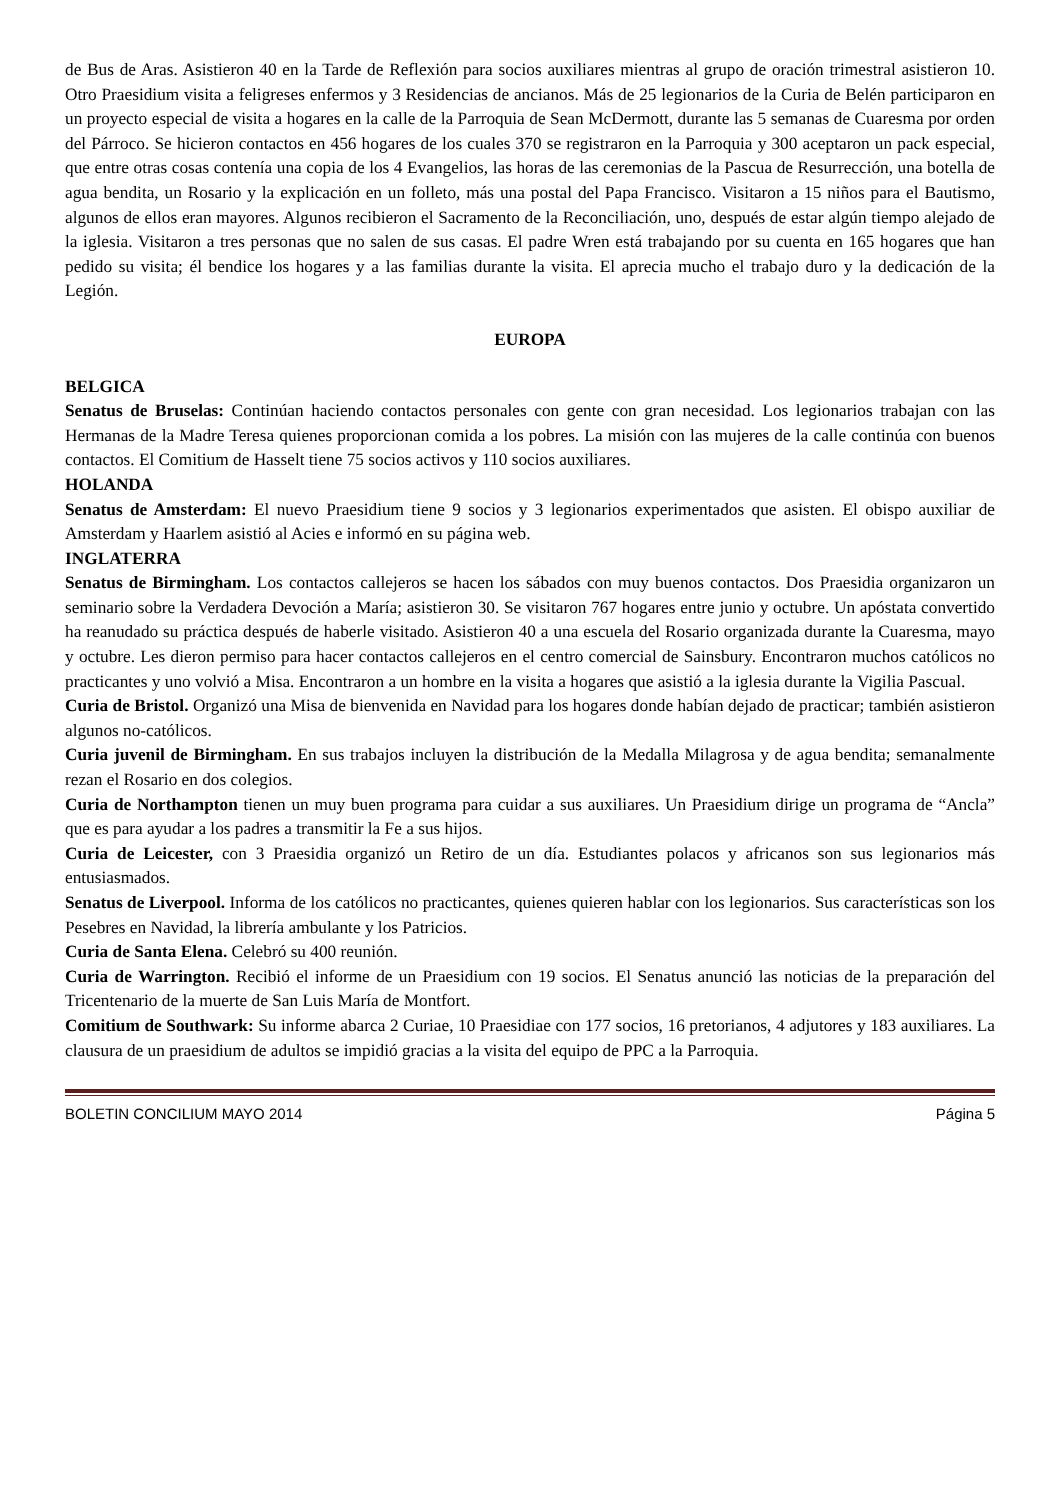de Bus de Aras. Asistieron 40 en la Tarde de Reflexión para socios auxiliares mientras al grupo de oración trimestral asistieron 10. Otro Praesidium visita a feligreses enfermos y 3 Residencias de ancianos. Más de 25 legionarios de la Curia de Belén participaron en un proyecto especial de visita a hogares en la calle de la Parroquia de Sean McDermott, durante las 5 semanas de Cuaresma por orden del Párroco. Se hicieron contactos en 456 hogares de los cuales 370 se registraron en la Parroquia y 300 aceptaron un pack especial, que entre otras cosas contenía una copia de los 4 Evangelios, las horas de las ceremonias de la Pascua de Resurrección, una botella de agua bendita, un Rosario y la explicación en un folleto, más una postal del Papa Francisco. Visitaron a 15 niños para el Bautismo, algunos de ellos eran mayores. Algunos recibieron el Sacramento de la Reconciliación, uno, después de estar algún tiempo alejado de la iglesia. Visitaron a tres personas que no salen de sus casas. El padre Wren está trabajando por su cuenta en 165 hogares que han pedido su visita; él bendice los hogares y a las familias durante la visita. El aprecia mucho el trabajo duro y la dedicación de la Legión.
EUROPA
BELGICA
Senatus de Bruselas: Continúan haciendo contactos personales con gente con gran necesidad. Los legionarios trabajan con las Hermanas de la Madre Teresa quienes proporcionan comida a los pobres. La misión con las mujeres de la calle continúa con buenos contactos. El Comitium de Hasselt tiene 75 socios activos y 110 socios auxiliares.
HOLANDA
Senatus de Amsterdam: El nuevo Praesidium tiene 9 socios y 3 legionarios experimentados que asisten. El obispo auxiliar de Amsterdam y Haarlem asistió al Acies e informó en su página web.
INGLATERRA
Senatus de Birmingham. Los contactos callejeros se hacen los sábados con muy buenos contactos. Dos Praesidia organizaron un seminario sobre la Verdadera Devoción a María; asistieron 30. Se visitaron 767 hogares entre junio y octubre. Un apóstata convertido ha reanudado su práctica después de haberle visitado. Asistieron 40 a una escuela del Rosario organizada durante la Cuaresma, mayo y octubre. Les dieron permiso para hacer contactos callejeros en el centro comercial de Sainsbury. Encontraron muchos católicos no practicantes y uno volvió a Misa. Encontraron a un hombre en la visita a hogares que asistió a la iglesia durante la Vigilia Pascual.
Curia de Bristol. Organizó una Misa de bienvenida en Navidad para los hogares donde habían dejado de practicar; también asistieron algunos no-católicos.
Curia juvenil de Birmingham. En sus trabajos incluyen la distribución de la Medalla Milagrosa y de agua bendita; semanalmente rezan el Rosario en dos colegios.
Curia de Northampton tienen un muy buen programa para cuidar a sus auxiliares. Un Praesidium dirige un programa de “Ancla” que es para ayudar a los padres a transmitir la Fe a sus hijos.
Curia de Leicester, con 3 Praesidia organizó un Retiro de un día. Estudiantes polacos y africanos son sus legionarios más entusiasmados.
Senatus de Liverpool. Informa de los católicos no practicantes, quienes quieren hablar con los legionarios. Sus características son los Pesebres en Navidad, la librería ambulante y los Patricios.
Curia de Santa Elena. Celebró su 400 reunión.
Curia de Warrington. Recibió el informe de un Praesidium con 19 socios. El Senatus anunció las noticias de la preparación del Tricentenario de la muerte de San Luis María de Montfort.
Comitium de Southwark: Su informe abarca 2 Curiae, 10 Praesidiae con 177 socios, 16 pretorianos, 4 adjutores y 183 auxiliares. La clausura de un praesidium de adultos se impidió gracias a la visita del equipo de PPC a la Parroquia.
BOLETIN CONCILIUM MAYO 2014 Página 5